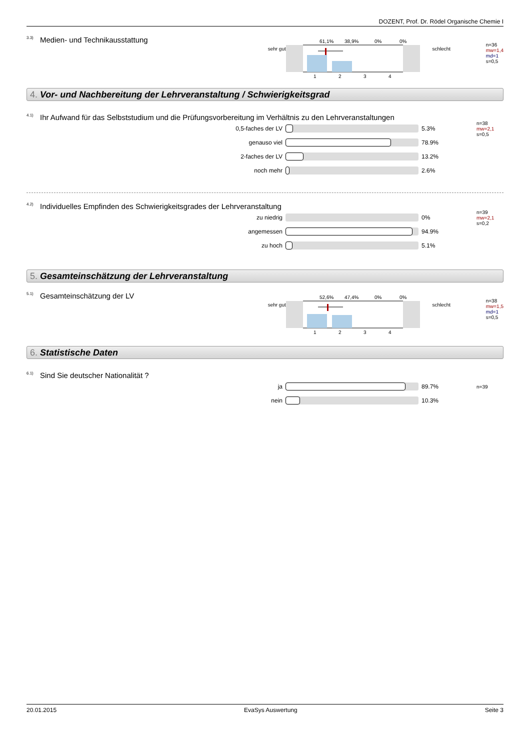DOZENT, Prof. Dr. Rödel Organische Chemie I
<sup>3.3)</sup>Medien- und Technikausstattung
sehr gut
61,1%
38,9%
0%
0%
1
2
3
4
schlecht
n=36
mw=1,4
md=1
s=0,5
4. Vor- und Nachbereitung der Lehrveranstaltung / Schwierigkeitsgrad
<sup>4.1)</sup>Ihr Aufwand für das Selbststudium und die Prüfungsvorbereitung im Verhältnis zu den Lehrveranstaltungen
0,5-faches der LV 5.3% n=38
mw=2,1
s=0,5
genauso viel 78.9%
2-faches der LV 13.2%
noch mehr 2.6%
<sup>4.2)</sup>Individuelles Empfinden des Schwierigkeitsgrades der Lehrveranstaltung
zu niedrig 0% n=39
mw=2,1
s=0,2
angemessen 94.9%
zu hoch 5.1%
5. Gesamteinschätzung der Lehrveranstaltung
<sup>5.1)</sup>Gesamteinschätzung der LV
sehr gut
52,6%
47,4%
0%
0%
1
2
3
4
schlecht
n=38
mw=1,5
md=1
s=0,5
6. Statistische Daten
<sup>6.1)</sup>Sind Sie deutscher Nationalität ?
ja 89.7% n=39
nein 10.3%
20.01.2015 EvaSys Auswertung Seite 3